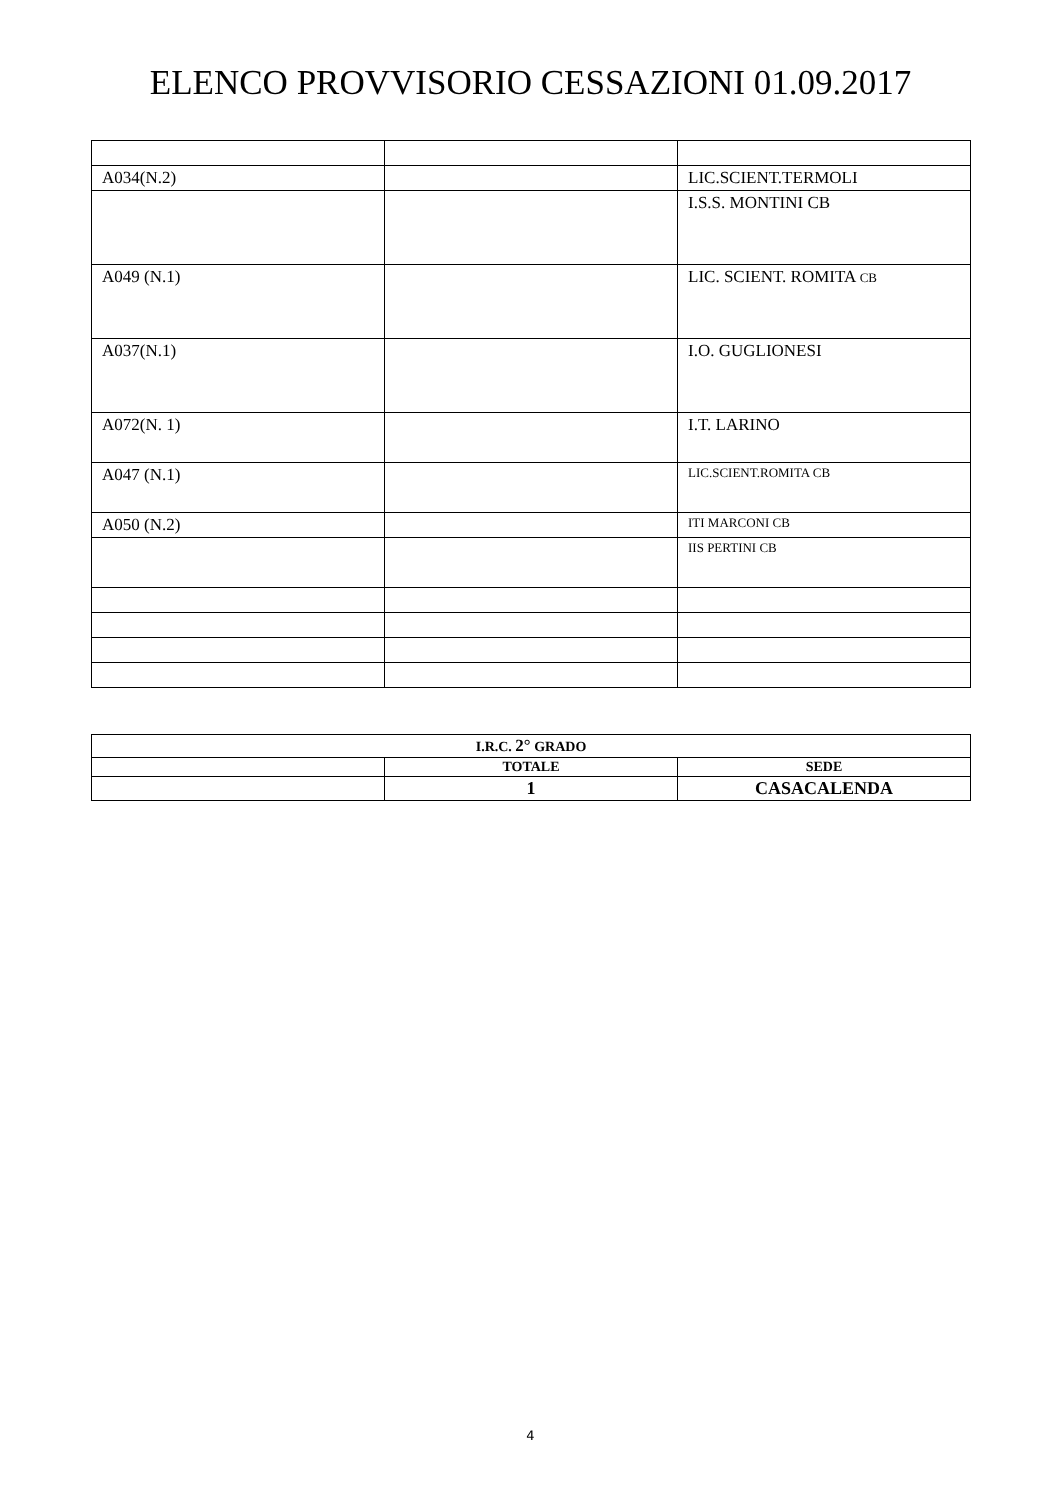ELENCO PROVVISORIO CESSAZIONI 01.09.2017
| A034(N.2) | | LIC.SCIENT.TERMOLI |
| | | I.S.S. MONTINI CB |
| A049 (N.1) | | LIC. SCIENT. ROMITA CB |
| A037(N.1) | | I.O. GUGLIONESI |
| A072(N. 1) | | I.T. LARINO |
| A047 (N.1) | | LIC.SCIENT.ROMITA CB |
| A050 (N.2) | | ITI MARCONI CB |
| | | IIS PERTINI CB |
| I.R.C. 2° GRADO | | |
| | TOTALE | SEDE |
| | 1 | CASACALENDA |
4